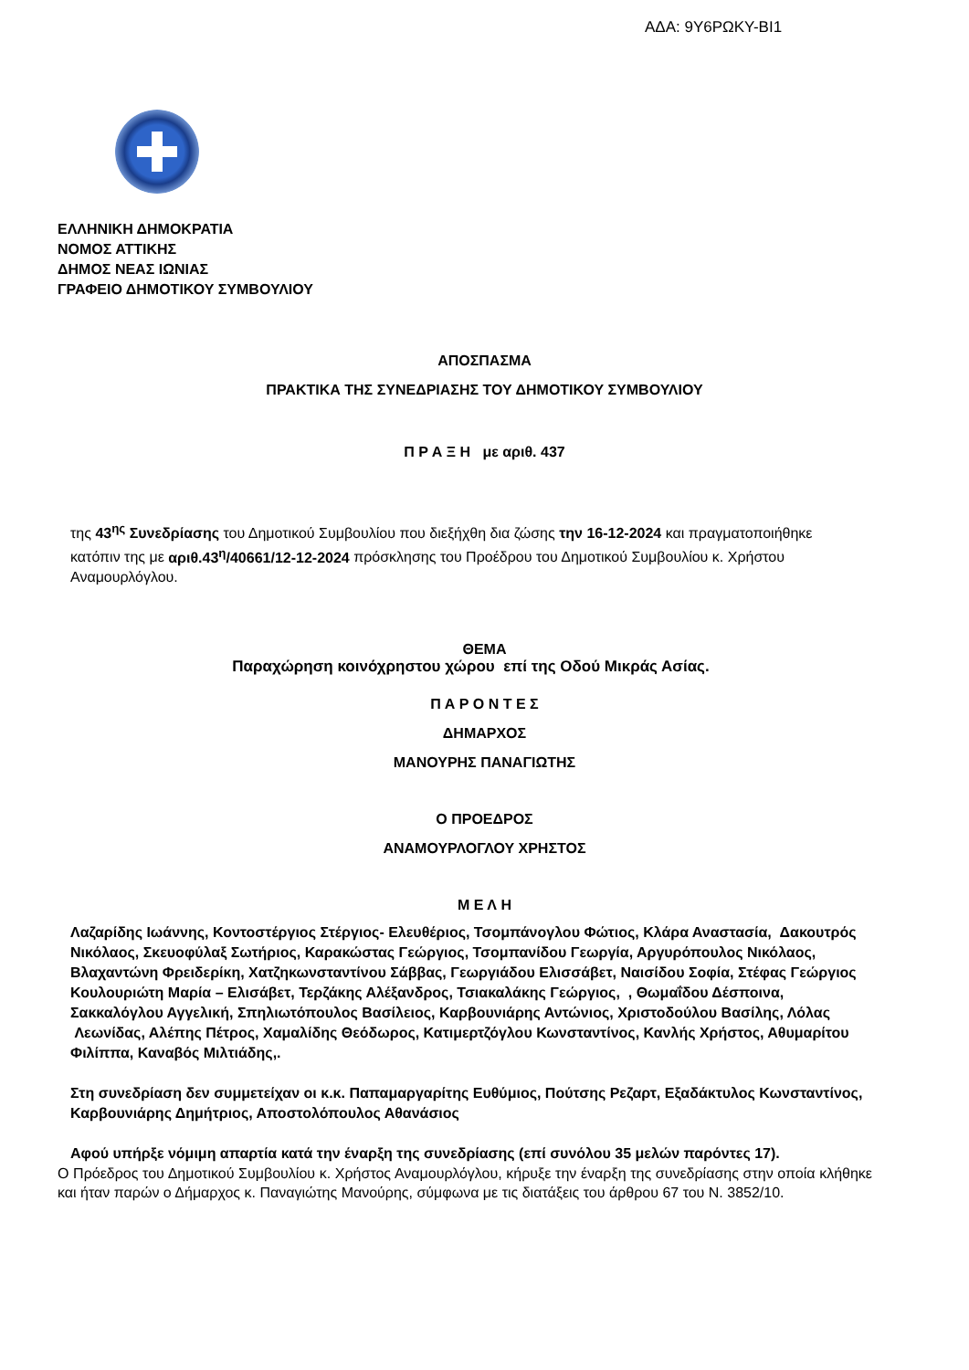ΑΔΑ: 9Υ6ΡΩΚΥ-ΒΙ1
ΕΛΛΗΝΙΚΗ ΔΗΜΟΚΡΑΤΙΑ
ΝΟΜΟΣ ΑΤΤΙΚΗΣ
ΔΗΜΟΣ ΝΕΑΣ ΙΩΝΙΑΣ
ΓΡΑΦΕΙΟ ΔΗΜΟΤΙΚΟΥ ΣΥΜΒΟΥΛΙΟΥ
ΑΠΟΣΠΑΣΜΑ
ΠΡΑΚΤΙΚΑ ΤΗΣ ΣΥΝΕΔΡΙΑΣΗΣ ΤΟΥ ΔΗΜΟΤΙΚΟΥ ΣΥΜΒΟΥΛΙΟΥ
Π Ρ Α Ξ Η με αριθ. 437
της 43<sup>ης</sup> Συνεδρίασης του Δημοτικού Συμβουλίου που διεξήχθη δια ζώσης την 16-12-2024 και πραγματοποιήθηκε κατόπιν της με αριθ.43<sup>η</sup>/40661/12-12-2024 πρόσκλησης του Προέδρου του Δημοτικού Συμβουλίου κ. Χρήστου Αναμουρλόγλου.
ΘΕΜΑ
Παραχώρηση κοινόχρηστου χώρου επί της Οδού Μικράς Ασίας.
Π Α Ρ Ο Ν Τ Ε Σ
ΔΗΜΑΡΧΟΣ
ΜΑΝΟΥΡΗΣ ΠΑΝΑΓΙΩΤΗΣ
Ο ΠΡΟΕΔΡΟΣ
ΑΝΑΜΟΥΡΛΟΓΛΟΥ ΧΡΗΣΤΟΣ
Μ Ε Λ Η
Λαζαρίδης Ιωάννης, Κοντοστέργιος Στέργιος- Ελευθέριος, Τσομπάνογλου Φώτιος, Κλάρα Αναστασία, Δακουτρός Νικόλαος, Σκευοφύλαξ Σωτήριος, Καρακώστας Γεώργιος, Τσομπανίδου Γεωργία, Αργυρόπουλος Νικόλαος, Βλαχαντώνη Φρειδερίκη, Χατζηκωνσταντίνου Σάββας, Γεωργιάδου Ελισσάβετ, Ναισίδου Σοφία, Στέφας Γεώργιος Κουλουριώτη Μαρία – Ελισάβετ, Τερζάκης Αλέξανδρος, Τσιακαλάκης Γεώργιος, , Θωμαΐδου Δέσποινα, Σακκαλόγλου Αγγελική, Σπηλιωτόπουλος Βασίλειος, Καρβουνιάρης Αντώνιος, Χριστοδούλου Βασίλης, Λόλας Λεωνίδας, Αλέπης Πέτρος, Χαμαλίδης Θεόδωρος, Κατιμερτζόγλου Κωνσταντίνος, Κανλής Χρήστος, Αθυμαρίτου Φιλίππα, Καναβός Μιλτιάδης,.
Στη συνεδρίαση δεν συμμετείχαν οι κ.κ. Παπαμαργαρίτης Ευθύμιος, Πούτσης Ρεζαρτ, Εξαδάκτυλος Κωνσταντίνος, Καρβουνιάρης Δημήτριος, Αποστολόπουλος Αθανάσιος
Αφού υπήρξε νόμιμη απαρτία κατά την έναρξη της συνεδρίασης (επί συνόλου 35 μελών παρόντες 17).
Ο Πρόεδρος του Δημοτικού Συμβουλίου κ. Χρήστος Αναμουρλόγλου, κήρυξε την έναρξη της συνεδρίασης στην οποία κλήθηκε και ήταν παρών ο Δήμαρχος κ. Παναγιώτης Μανούρης, σύμφωνα με τις διατάξεις του άρθρου 67 του Ν. 3852/10.